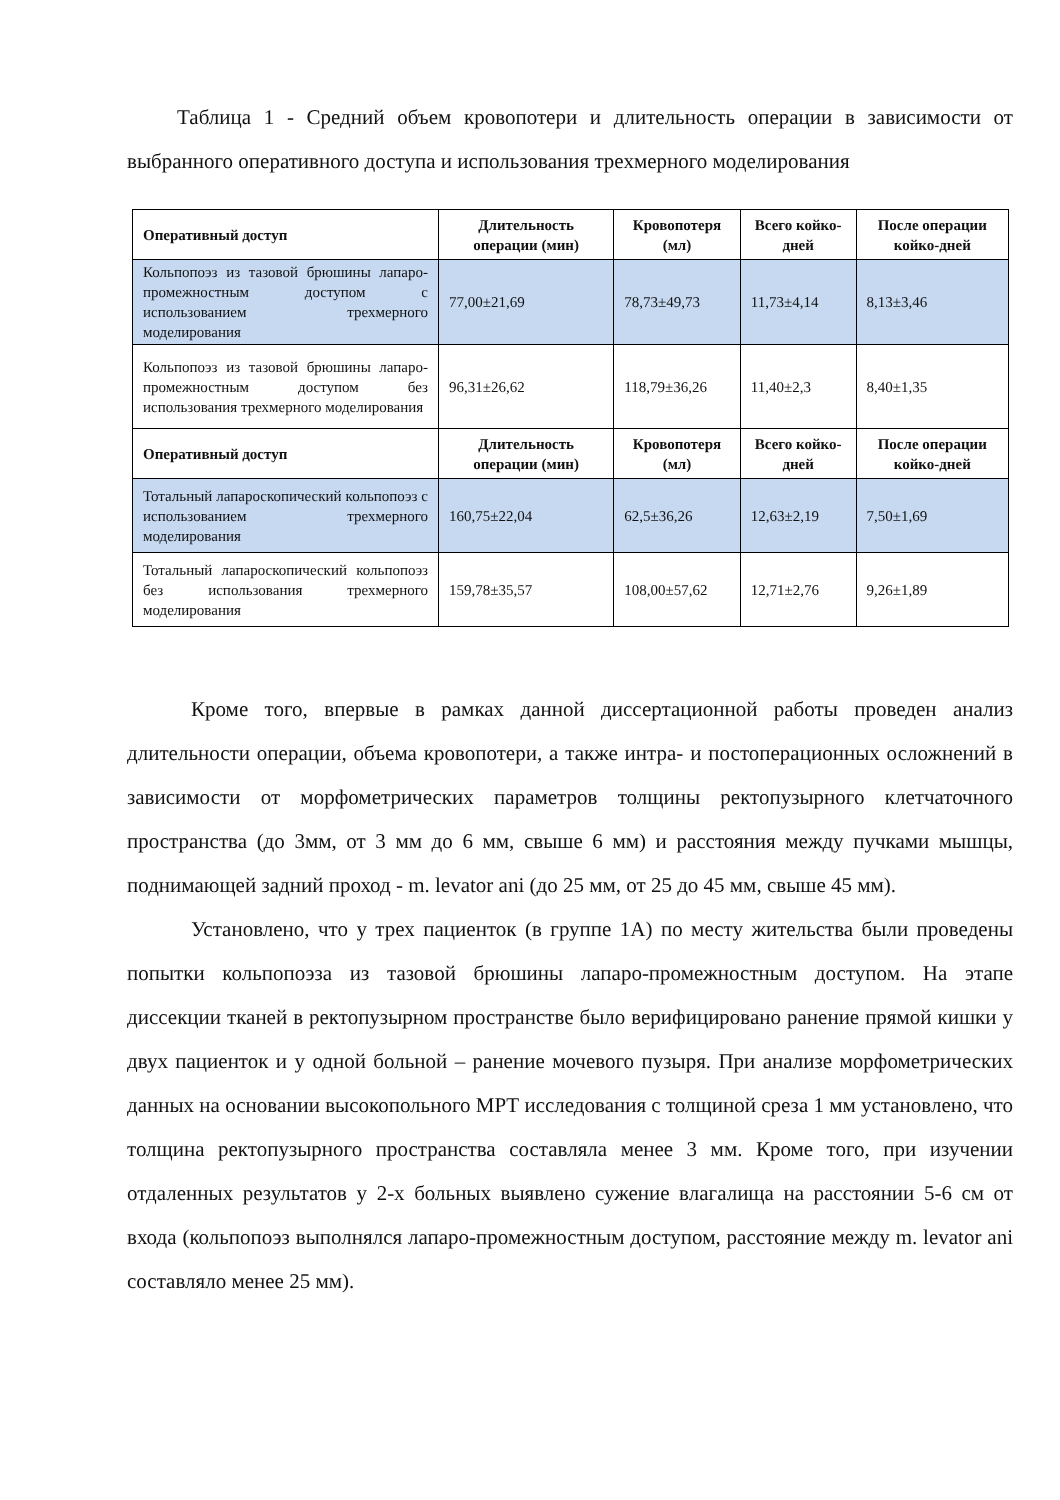Таблица 1 - Средний объем кровопотери и длительность операции в зависимости от выбранного оперативного доступа и использования трехмерного моделирования
| Оперативный доступ | Длительность операции (мин) | Кровопотеря (мл) | Всего койко-дней | После операции койко-дней |
| --- | --- | --- | --- | --- |
| Кольпопоэз из тазовой брюшины лапаро-промежностным доступом с использованием трехмерного моделирования | 77,00±21,69 | 78,73±49,73 | 11,73±4,14 | 8,13±3,46 |
| Кольпопоэз из тазовой брюшины лапаро-промежностным доступом без использования трехмерного моделирования | 96,31±26,62 | 118,79±36,26 | 11,40±2,3 | 8,40±1,35 |
| Оперативный доступ | Длительность операции (мин) | Кровопотеря (мл) | Всего койко-дней | После операции койко-дней |
| Тотальный лапароскопический кольпопоэз с использованием трехмерного моделирования | 160,75±22,04 | 62,5±36,26 | 12,63±2,19 | 7,50±1,69 |
| Тотальный лапароскопический кольпопоэз без использования трехмерного моделирования | 159,78±35,57 | 108,00±57,62 | 12,71±2,76 | 9,26±1,89 |
Кроме того, впервые в рамках данной диссертационной работы проведен анализ длительности операции, объема кровопотери, а также интра- и постоперационных осложнений в зависимости от морфометрических параметров толщины ректопузырного клетчаточного пространства (до 3мм, от 3 мм до 6 мм, свыше 6 мм) и расстояния между пучками мышцы, поднимающей задний проход - m. levator ani (до 25 мм, от 25 до 45 мм, свыше 45 мм).
Установлено, что у трех пациенток (в группе 1А) по месту жительства были проведены попытки кольпопоэза из тазовой брюшины лапаро-промежностным доступом. На этапе диссекции тканей в ректопузырном пространстве было верифицировано ранение прямой кишки у двух пациенток и у одной больной – ранение мочевого пузыря. При анализе морфометрических данных на основании высокопольного МРТ исследования с толщиной среза 1 мм установлено, что толщина ректопузырного пространства составляла менее 3 мм. Кроме того, при изучении отдаленных результатов у 2-х больных выявлено сужение влагалища на расстоянии 5-6 см от входа (кольпопоэз выполнялся лапаро-промежностным доступом, расстояние между m. levator ani составляло менее 25 мм).